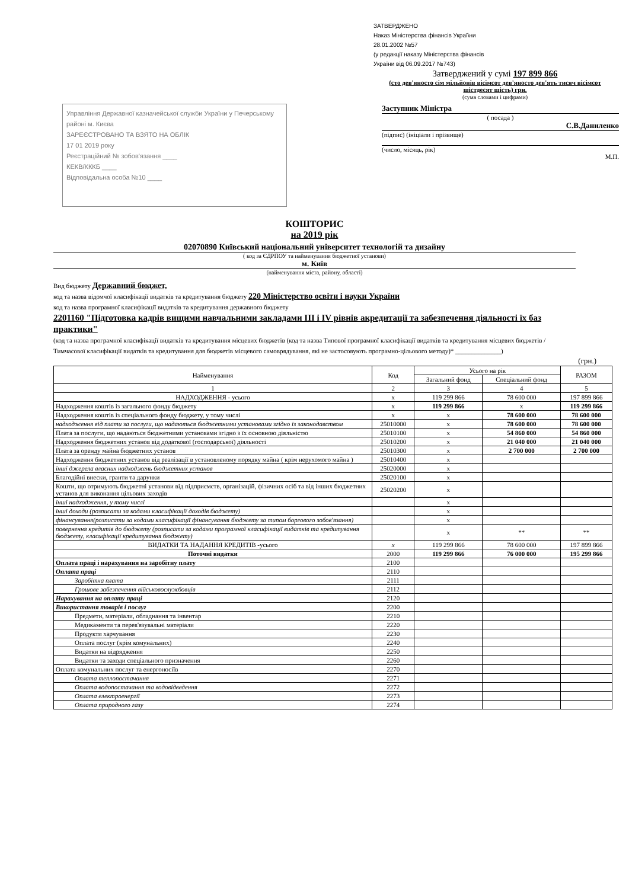ЗАТВЕРДЖЕНО
Наказ Міністерства фінансів Украї\ни
28.01.2002 №57
(у редакції наказу Міністерства фінансів
України від 06.09.2017 №743)
Затверджений у сумі 197 899 866
(сто дев'яносто сім мільйонів вісімсот дев'яносто дев'ять тисяч вісімсот шістдесят шість) грн.
(сума словами і цифрами)
Управління Державної казначейської служби України у Печерському районі м. Києва
ЗАРЕЄСТРОВАНО ТА ВЗЯТО НА ОБЛІК
17 01 2019 року
Реєстраційний № зобов'язання ____
КЕКВ/КККБ ____
Відповідальна особа №10 ____
Заступник Міністра
( посада )
С.В.Даниленко
(підпис) (ініціали і прізвище)
(число, місяць, рік)
М.П.
КОШТОРИС
на 2019 рік
02070890 Київський національний університет технологій та дизайну
( код за ЄДРПОУ та найменування бюджетної установи)
м. Київ
(найменування міста, району, області)
Вид бюджету Державний бюджет,
код та назва відомчої класифікації видатків та кредитування бюджету 220 Міністерство освіти і науки України
код та назва програмної класифікації видатків та кредитування державного бюджету
2201160 "Підготовка кадрів вищими навчальними закладами III і IV рівнів акредитації та забезпечення діяльності їх баз практики"
(код та назва програмної класифікації видатків та кредитування місцевих бюджетів (код та назва Типової програмної класифікації видатків та кредитування місцевих бюджетів / Тимчасової класифікації видатків та кредитування для бюджетів місцевого самоврядування, які не застосовують програмно-цільового методу)* ______________)
(грн.)
| Найменування | Код | Усього на рік | | РАЗОМ |
| --- | --- | --- | --- | --- |
| | | Загальний фонд | Спеціальний фонд | |
| 1 | 2 | 3 | 4 | 5 |
| НАДХОДЖЕННЯ - усього | x | 119 299 866 | 78 600 000 | 197 899 866 |
| Надходження коштів із загального фонду бюджету | x | 119 299 866 | x | 119 299 866 |
| Надходження коштів із спеціального фонду бюджету, у тому числі | x | x | 78 600 000 | 78 600 000 |
| надходження від плати за послуги, що надаються бюджетними установами згідно із законодавством | 25010000 | x | 78 600 000 | 78 600 000 |
| Плата за послуги, що надаються бюджетними установами згідно з їх основною діяльністю | 25010100 | x | 54 860 000 | 54 860 000 |
| Надходження бюджетних установ від додаткової (господарської) діяльності | 25010200 | x | 21 040 000 | 21 040 000 |
| Плата за оренду майна бюджетних установ | 25010300 | x | 2 700 000 | 2 700 000 |
| Надходження бюджетних установ від реалізації в установленому порядку майна ( крім нерухомого майна ) | 25010400 | x | | |
| інші джерела власних надходжень бюджетних установ | 25020000 | x | | |
| Благодійні внески, гранти та дарунки | 25020100 | x | | |
| Кошти, що отримують бюджетні установи від підприємств, організацій, фізичних осіб та від інших бюджетних установ для виконання цільових заходів | 25020200 | x | | |
| інші надходження, у тому числі | | x | | |
| інші доходи (розписати за кодами класифікації доходів бюджету) | | x | | |
| фінансування(розписати за кодами класифікації фінансування бюджету за типом боргового зобов'язання) | | x | | |
| повернення кредитів до бюджету (розписати за кодами програмної класифікації видатків та кредитування бюджету, класифікації кредитування бюджету) | | x | ** | ** |
| ВИДАТКИ ТА НАДАННЯ КРЕДИТІВ -усього | x | 119 299 866 | 78 600 000 | 197 899 866 |
| Поточні видатки | 2000 | 119 299 866 | 76 000 000 | 195 299 866 |
| Оплата праці і нарахування на заробітну плату | 2100 | | | |
| Оплата праці | 2110 | | | |
| Заробітна плата | 2111 | | | |
| Грошове забезпечення військовослужбовців | 2112 | | | |
| Нарахування на оплату праці | 2120 | | | |
| Використання товарів і послуг | 2200 | | | |
| Предмети, матеріали, обладнання та інвентар | 2210 | | | |
| Медикаменти та перев'язувальні матеріали | 2220 | | | |
| Продукти харчування | 2230 | | | |
| Оплата послуг (крім комунальних) | 2240 | | | |
| Видатки на відрядження | 2250 | | | |
| Видатки та заходи спеціального призначення | 2260 | | | |
| Оплата комунальних послуг та енергоносіїв | 2270 | | | |
| Оплата теплопостачання | 2271 | | | |
| Оплата водопостачання та водовідведення | 2272 | | | |
| Оплата електроенергії | 2273 | | | |
| Оплата природного газу | 2274 | | | |